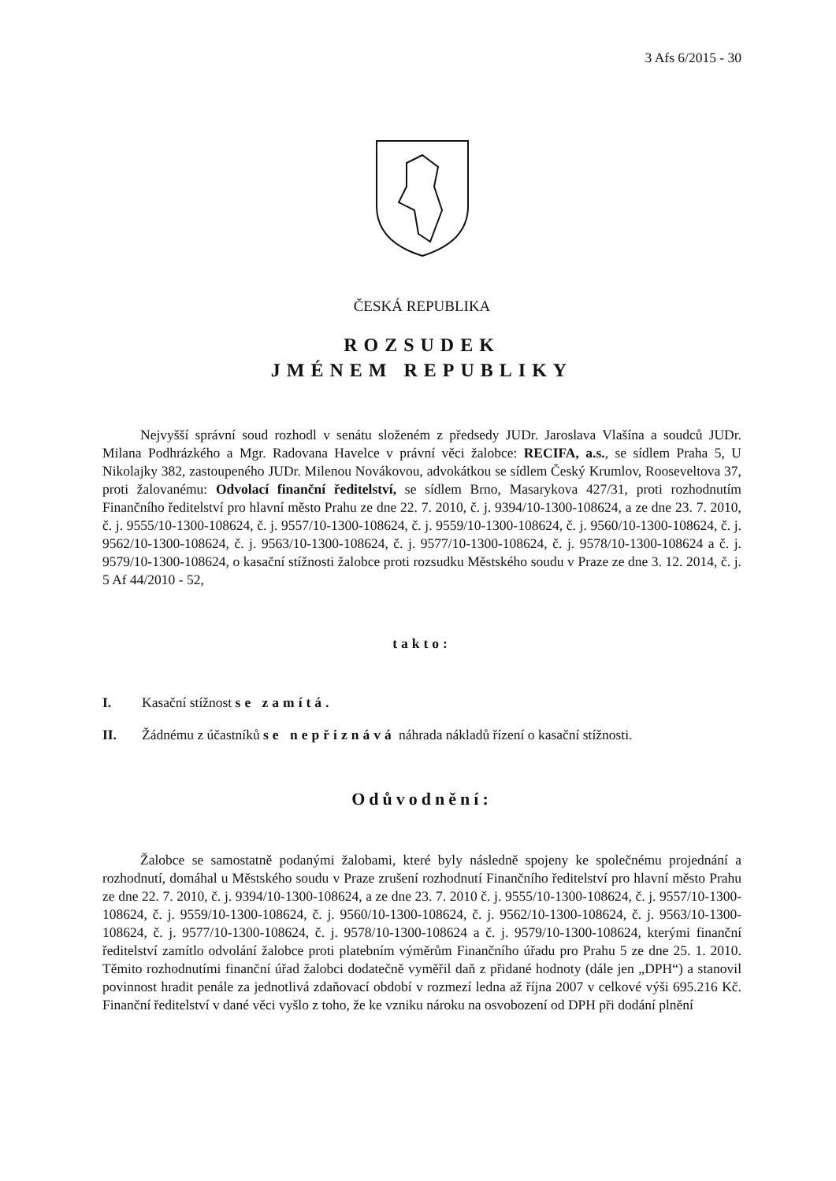3 Afs 6/2015 - 30
ČESKÁ REPUBLIKA
ROZSUDEK
JMÉNEM REPUBLIKY
Nejvyšší správní soud rozhodl v senátu složeném z předsedy JUDr. Jaroslava Vlašína a soudců JUDr. Milana Podhrázkého a Mgr. Radovana Havelce v právní věci žalobce: RECIFA, a.s., se sídlem Praha 5, U Nikolajky 382, zastoupeného JUDr. Milenou Novákovou, advokátkou se sídlem Český Krumlov, Rooseveltova 37, proti žalovanému: Odvolací finanční ředitelství, se sídlem Brno, Masarykova 427/31, proti rozhodnutím Finančního ředitelství pro hlavní město Prahu ze dne 22. 7. 2010, č. j. 9394/10-1300-108624, a ze dne 23. 7. 2010, č. j. 9555/10-1300-108624, č. j. 9557/10-1300-108624, č. j. 9559/10-1300-108624, č. j. 9560/10-1300-108624, č. j. 9562/10-1300-108624, č. j. 9563/10-1300-108624, č. j. 9577/10-1300-108624, č. j. 9578/10-1300-108624 a č. j. 9579/10-1300-108624, o kasační stížnosti žalobce proti rozsudku Městského soudu v Praze ze dne 3. 12. 2014, č. j. 5 Af 44/2010 - 52,
takto:
I. Kasační stížnost se zamítá.
II. Žádnému z účastníků se nepřiznává náhrada nákladů řízení o kasační stížnosti.
Odůvodnění:
Žalobce se samostatně podanými žalobami, které byly následně spojeny ke společnému projednání a rozhodnutí, domáhal u Městského soudu v Praze zrušení rozhodnutí Finančního ředitelství pro hlavní město Prahu ze dne 22. 7. 2010, č. j. 9394/10-1300-108624, a ze dne 23. 7. 2010 č. j. 9555/10-1300-108624, č. j. 9557/10-1300-108624, č. j. 9559/10-1300-108624, č. j. 9560/10-1300-108624, č. j. 9562/10-1300-108624, č. j. 9563/10-1300-108624, č. j. 9577/10-1300-108624, č. j. 9578/10-1300-108624 a č. j. 9579/10-1300-108624, kterými finanční ředitelství zamítlo odvolání žalobce proti platebním výměrům Finančního úřadu pro Prahu 5 ze dne 25. 1. 2010. Těmito rozhodnutími finanční úřad žalobci dodatečně vyměřil daň z přidané hodnoty (dále jen „DPH“) a stanovil povinnost hradit penále za jednotlivá zdaňovací období v rozmezí ledna až října 2007 v celkové výši 695.216 Kč. Finanční ředitelství v dané věci vyšlo z toho, že ke vzniku nároku na osvobození od DPH při dodání plnění